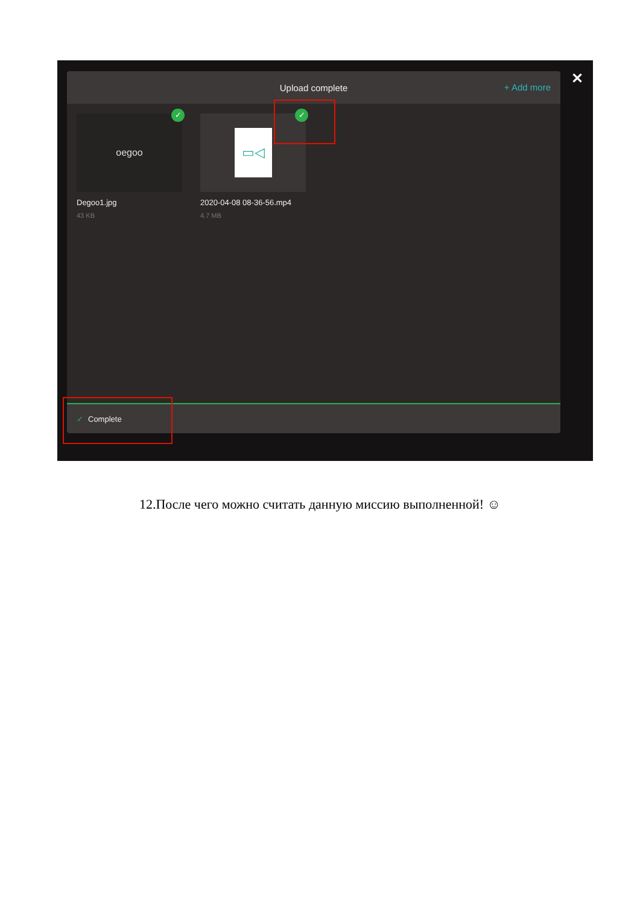Upload complete
+ Add more
oegoo
✓
Degoo1.jpg
43 KB
▭◁
✓
2020-04-08 08-36-56.mp4
4.7 MB
✓ Complete
✕
12.После чего можно считать данную миссию выполненной! ☺